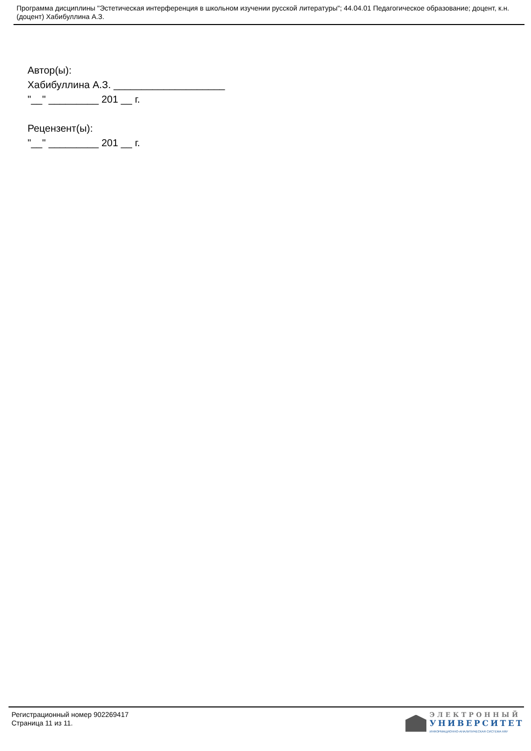Программа дисциплины "Эстетическая интерференция в школьном изучении русской литературы"; 44.04.01 Педагогическое образование; доцент, к.н. (доцент) Хабибуллина А.З.
Автор(ы):
Хабибуллина А.З. ____________________
"__" _________ 201 __ г.
Рецензент(ы):
"__" _________ 201 __ г.
Регистрационный номер 902269417
Страница 11 из 11.
ЭЛЕКТРОННЫЙ
УНИВЕРСИТЕТ
ИНФОРМАЦИОННО-АНАЛИТИЧЕСКАЯ СИСТЕМА КФУ